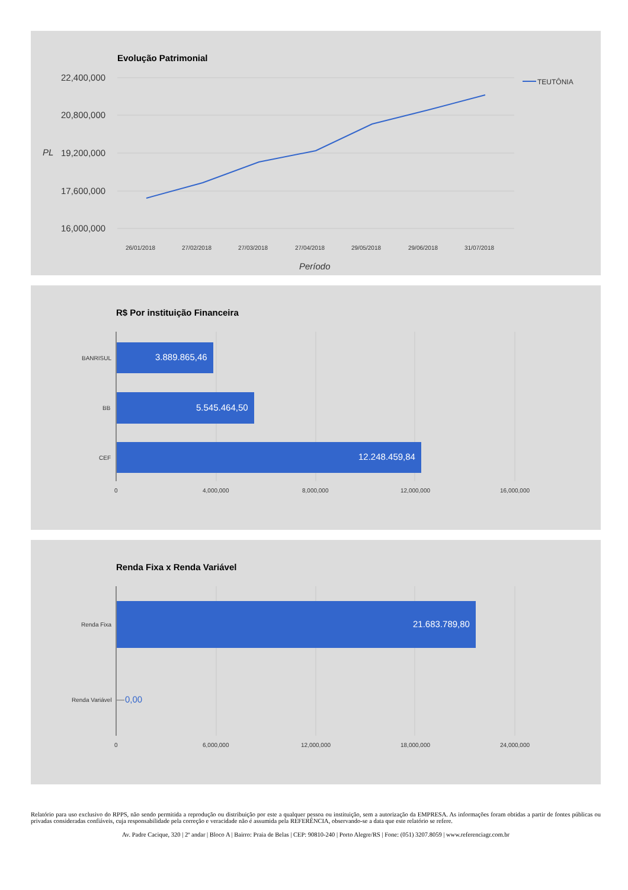Evolução Patrimonial
22,400,000
20,800,000
19,200,000
17,600,000
16,000,000
PL
TEUTÔNIA
26/01/2018 27/02/2018 27/03/2018 27/04/2018 29/05/2018 29/06/2018 31/07/2018
Período
R$ Por instituição Financeira
BANRISUL
BB
CEF
3.889.865,46
5.545.464,50
12.248.459,84
0 4,000,000 8,000,000 12,000,000 16,000,000
Renda Fixa x Renda Variável
Renda Fixa
Renda Variável
21.683.789,80
0,00
0 6,000,000 12,000,000 18,000,000 24,000,000
Relatório para uso exclusivo do RPPS, não sendo permitida a reprodução ou distribuição por este a qualquer pessoa ou instituição, sem a autorização da EMPRESA. As informações foram obtidas a partir de fontes públicas ou privadas consideradas confiáveis, cuja responsabilidade pela correção e veracidade não é assumida pela REFERÊNCIA, observando-se a data que este relatório se refere.
Av. Padre Cacique, 320 | 2º andar | Bloco A | Bairro: Praia de Belas | CEP: 90810-240 | Porto Alegre/RS | Fone: (051) 3207.8059 | www.referenciagr.com.br